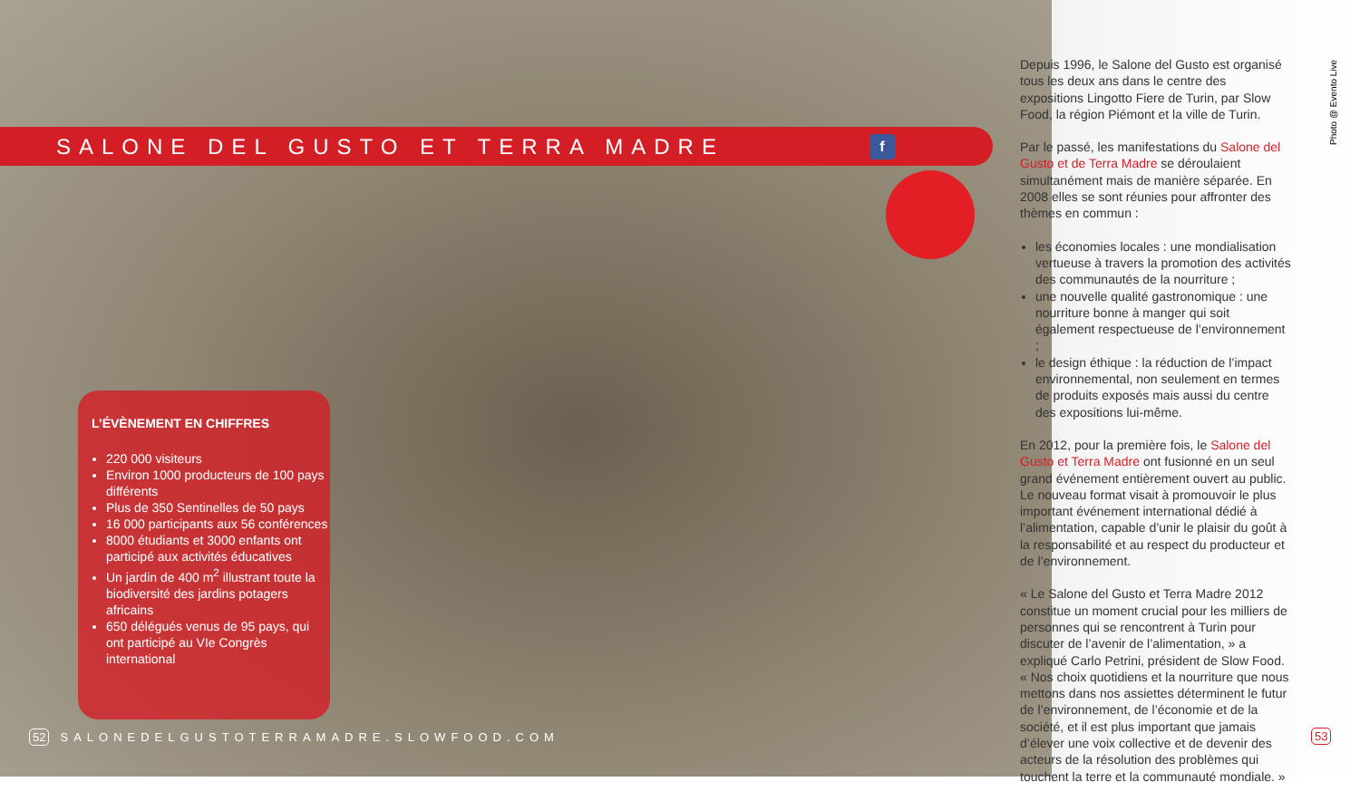SALONE DEL GUSTO ET TERRA MADRE
f
L’ÉVÈNEMENT EN CHIFFRES
220 000 visiteurs
Environ 1000 producteurs de 100 pays différents
Plus de 350 Sentinelles de 50 pays
16 000 participants aux 56 conférences
8000 étudiants et 3000 enfants ont participé aux activités éducatives
Un jardin de 400 m<sup>2</sup> illustrant toute la biodiversité des jardins potagers africains
650 délégués venus de 95 pays, qui ont participé au VIe Congrès international
52 SALONEDELGUSTOTERRAMADRE.SLOWFOOD.COM
Depuis 1996, le Salone del Gusto est organisé tous les deux ans dans le centre des expositions Lingotto Fiere de Turin, par Slow Food, la région Piémont et la ville de Turin.
Par le passé, les manifestations du Salone del Gusto et de Terra Madre se déroulaient simultanément mais de manière séparée. En 2008 elles se sont réunies pour affronter des thèmes en commun :
les économies locales : une mondialisation vertueuse à travers la promotion des activités des communautés de la nourriture ;
une nouvelle qualité gastronomique : une nourriture bonne à manger qui soit également respectueuse de l’environnement ;
le design éthique : la réduction de l’impact environnemental, non seulement en termes de produits exposés mais aussi du centre des expositions lui-même.
En 2012, pour la première fois, le Salone del Gusto et Terra Madre ont fusionné en un seul grand événement entièrement ouvert au public. Le nouveau format visait à promouvoir le plus important événement international dédié à l’alimentation, capable d’unir le plaisir du goût à la responsabilité et au respect du producteur et de l’environnement.
« Le Salone del Gusto et Terra Madre 2012 constitue un moment crucial pour les milliers de personnes qui se rencontrent à Turin pour discuter de l’avenir de l’alimentation, » a expliqué Carlo Petrini, président de Slow Food. « Nos choix quotidiens et la nourriture que nous mettons dans nos assiettes déterminent le futur de l’environnement, de l’économie et de la société, et il est plus important que jamais d’élever une voix collective et de devenir des acteurs de la résolution des problèmes qui touchent la terre et la communauté mondiale. »
Photo @ Evento Live
53